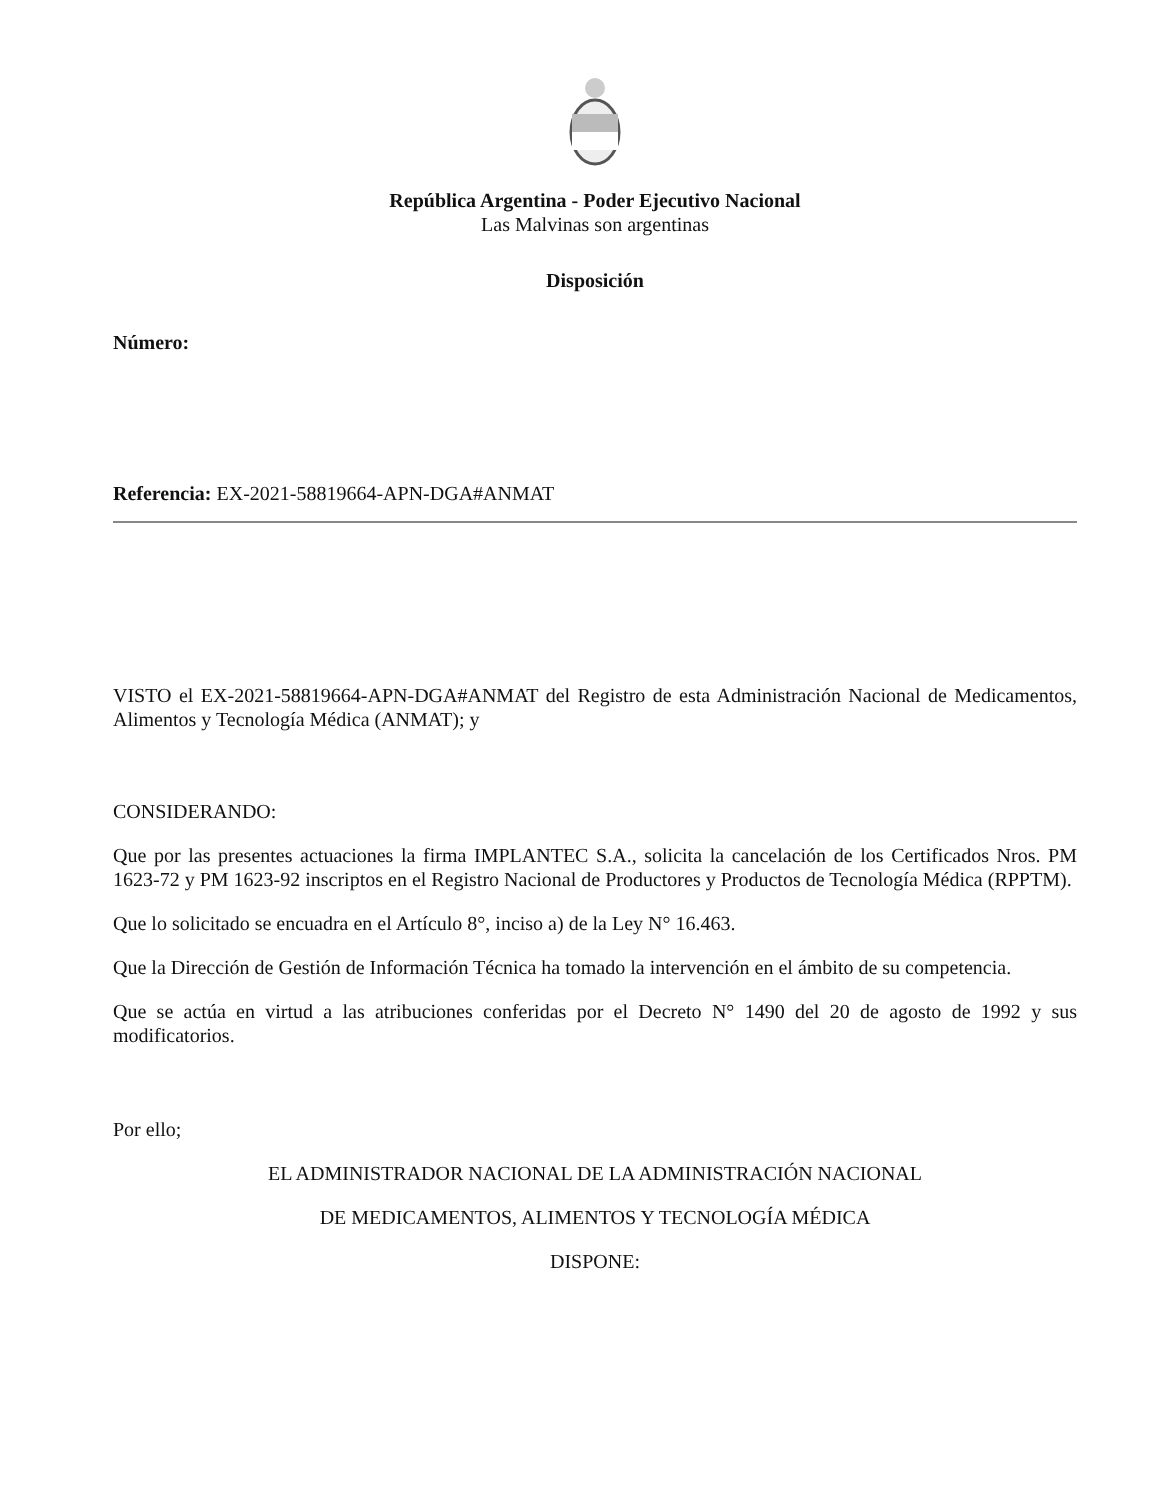República Argentina - Poder Ejecutivo Nacional
Las Malvinas son argentinas
Disposición
Número:
Referencia: EX-2021-58819664-APN-DGA#ANMAT
VISTO el EX-2021-58819664-APN-DGA#ANMAT del Registro de esta Administración Nacional de Medicamentos, Alimentos y Tecnología Médica (ANMAT); y
CONSIDERANDO:
Que por las presentes actuaciones la firma IMPLANTEC S.A., solicita la cancelación de los Certificados Nros. PM 1623-72 y PM 1623-92 inscriptos en el Registro Nacional de Productores y Productos de Tecnología Médica (RPPTM).
Que lo solicitado se encuadra en el Artículo 8°, inciso a) de la Ley N° 16.463.
Que la Dirección de Gestión de Información Técnica ha tomado la intervención en el ámbito de su competencia.
Que se actúa en virtud a las atribuciones conferidas por el Decreto N° 1490 del 20 de agosto de 1992 y sus modificatorios.
Por ello;
EL ADMINISTRADOR NACIONAL DE LA ADMINISTRACIÓN NACIONAL
DE MEDICAMENTOS, ALIMENTOS Y TECNOLOGÍA MÉDICA
DISPONE: